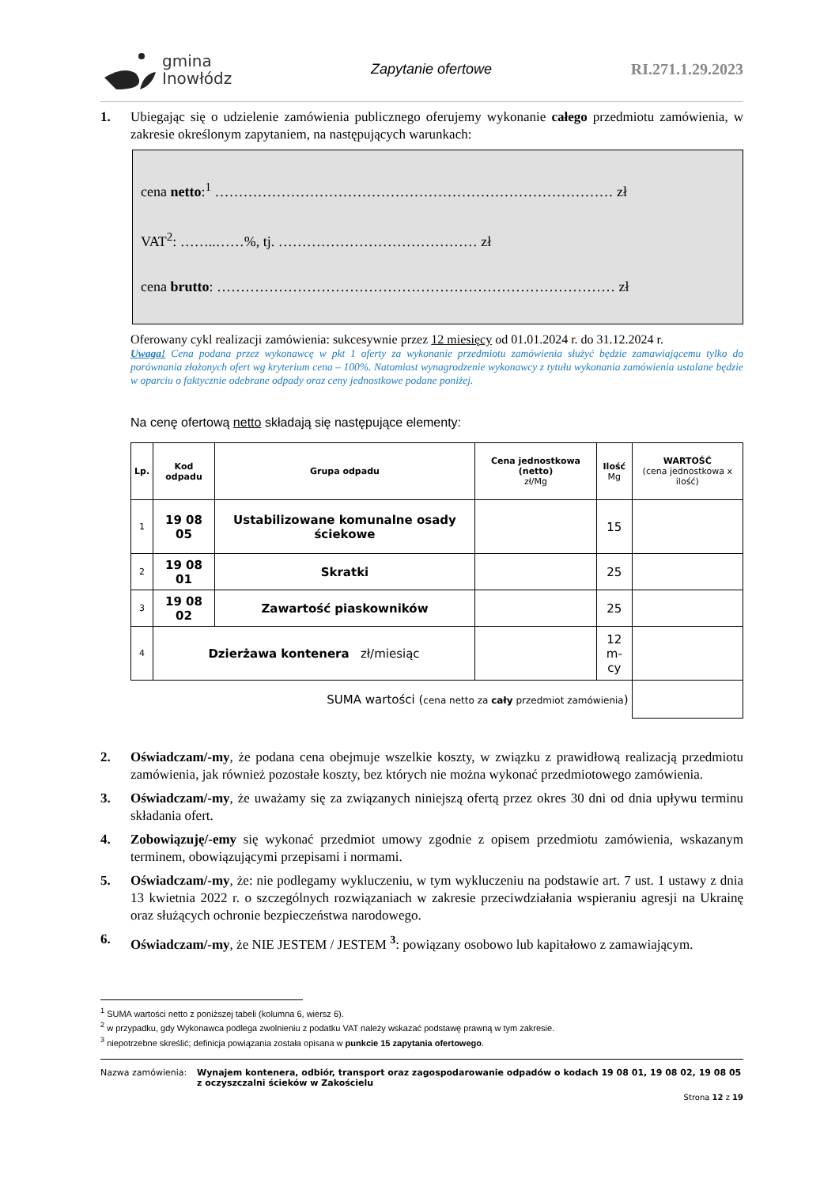gmina
Inowłódz
Zapytanie ofertowe RI.271.1.29.2023
1. Ubiegając się o udzielenie zamówienia publicznego oferujemy wykonanie całego przedmiotu zamówienia, w zakresie określonym zapytaniem, na następujących warunkach:
cena netto:<sup>1</sup> ………………………………………………………………………… zł
VAT<sup>2</sup>: ……..……%, tj. …………………………………… zł
cena brutto: ………………………………………………………………………… zł
Oferowany cykl realizacji zamówienia: sukcesywnie przez 12 miesięcy od 01.01.2024 r. do 31.12.2024 r.
Uwaga! Cena podana przez wykonawcę w pkt 1 oferty za wykonanie przedmiotu zamówienia służyć będzie zamawiającemu tylko do porównania złożonych ofert wg kryterium cena – 100%. Natomiast wynagrodzenie wykonawcy z tytułu wykonania zamówienia ustalane będzie w oparciu o faktycznie odebrane odpady oraz ceny jednostkowe podane poniżej.
Na cenę ofertową netto składają się następujące elementy:
| Lp. | Kod odpadu | Grupa odpadu | Cena jednostkowa (netto) zł/Mg | Ilość Mg | WARTOŚĆ (cena jednostkowa x ilość) |
| --- | --- | --- | --- | --- | --- |
| 1 | 19 08 05 | Ustabilizowane komunalne osady ściekowe | | 15 | |
| 2 | 19 08 01 | Skratki | | 25 | |
| 3 | 19 08 02 | Zawartość piaskowników | | 25 | |
| 4 | Dzierżawa kontenera zł/miesiąc | | | 12 m-cy | |
| SUMA wartości ( cena netto za cały przedmiot zamówienia ) | | | | | |
2. Oświadczam/-my, że podana cena obejmuje wszelkie koszty, w związku z prawidłową realizacją przedmiotu zamówienia, jak również pozostałe koszty, bez których nie można wykonać przedmiotowego zamówienia.
3. Oświadczam/-my, że uważamy się za związanych niniejszą ofertą przez okres 30 dni od dnia upływu terminu składania ofert.
4. Zobowiązuję/-emy się wykonać przedmiot umowy zgodnie z opisem przedmiotu zamówienia, wskazanym terminem, obowiązującymi przepisami i normami.
5. Oświadczam/-my, że: nie podlegamy wykluczeniu, w tym wykluczeniu na podstawie art. 7 ust. 1 ustawy z dnia 13 kwietnia 2022 r. o szczególnych rozwiązaniach w zakresie przeciwdziałania wspieraniu agresji na Ukrainę oraz służących ochronie bezpieczeństwa narodowego.
6. Oświadczam/-my, że NIE JESTEM / JESTEM <sup>3</sup>: powiązany osobowo lub kapitałowo z zamawiającym.
<sup>1</sup> SUMA wartości netto z poniższej tabeli (kolumna 6, wiersz 6).
<sup>2</sup> w przypadku, gdy Wykonawca podlega zwolnieniu z podatku VAT należy wskazać podstawę prawną w tym zakresie.
<sup>3</sup> niepotrzebne skreślić; definicja powiązania została opisana w punkcie 15 zapytania ofertowego.
Nazwa zamówienia: Wynajem kontenera, odbiór, transport oraz zagospodarowanie odpadów o kodach 19 08 01, 19 08 02, 19 08 05 z oczyszczalni ścieków w Zakościelu
Strona 12 z 19